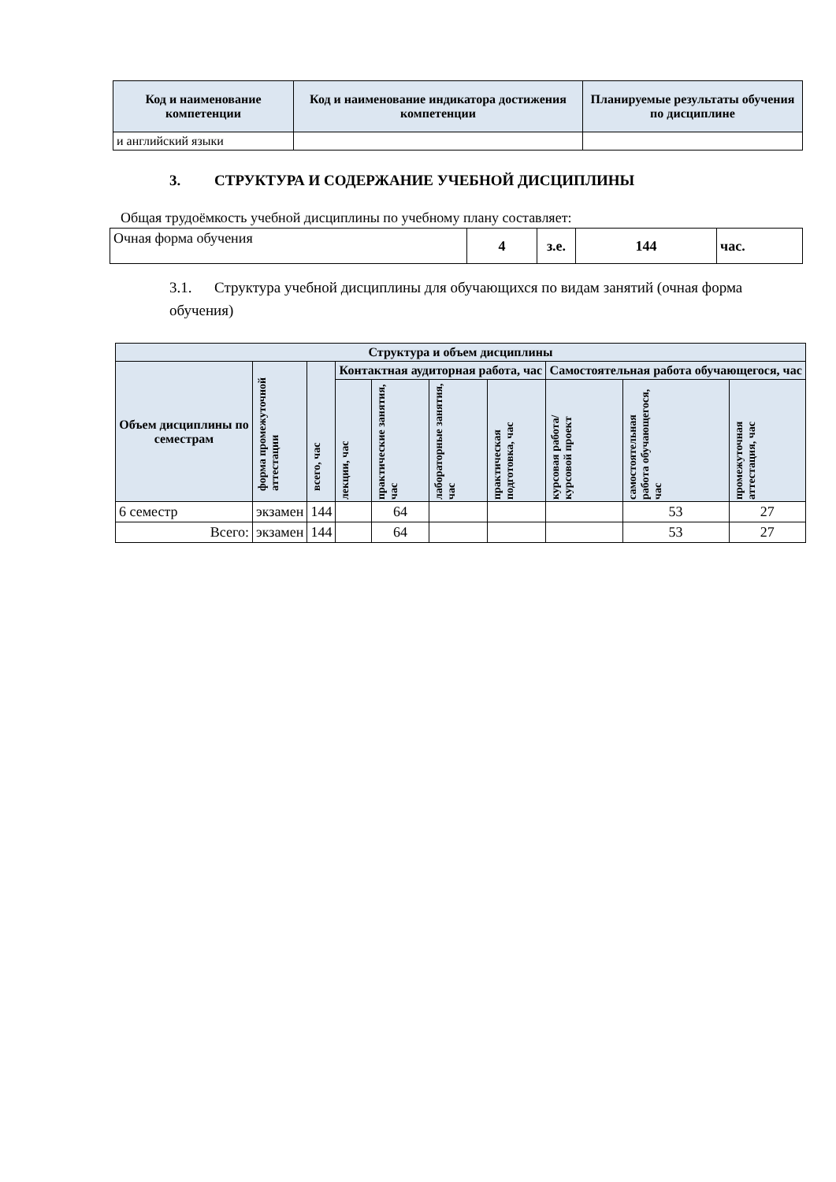| Код и наименование компетенции | Код и наименование индикатора достижения компетенции | Планируемые результаты обучения по дисциплине |
| --- | --- | --- |
| и английский языки | | |
3. СТРУКТУРА И СОДЕРЖАНИЕ УЧЕБНОЙ ДИСЦИПЛИНЫ
Общая трудоёмкость учебной дисциплины по учебному плану составляет:
| Очная форма обучения | 4 | з.е. | 144 | час. |
3.1. Структура учебной дисциплины для обучающихся по видам занятий (очная форма обучения)
| Структура и объем дисциплины | | | | | | | | | |
| --- | --- | --- | --- | --- | --- | --- | --- | --- | --- |
| Объем дисциплины по семестрам | форма промежуточной аттестации | всего, час | Контактная аудиторная работа, час | | | | Самостоятельная работа обучающегося, час | | |
| | | | лекции, час | практические занятия, час | лабораторные занятия, час | практическая подготовка, час | курсовая работа/ курсовой проект | самостоятельная работа обучающегося, час | промежуточная аттестация, час |
| 6 семестр | экзамен | 144 | | 64 | | | | 53 | 27 |
| Всего: | экзамен | 144 | | 64 | | | | 53 | 27 |